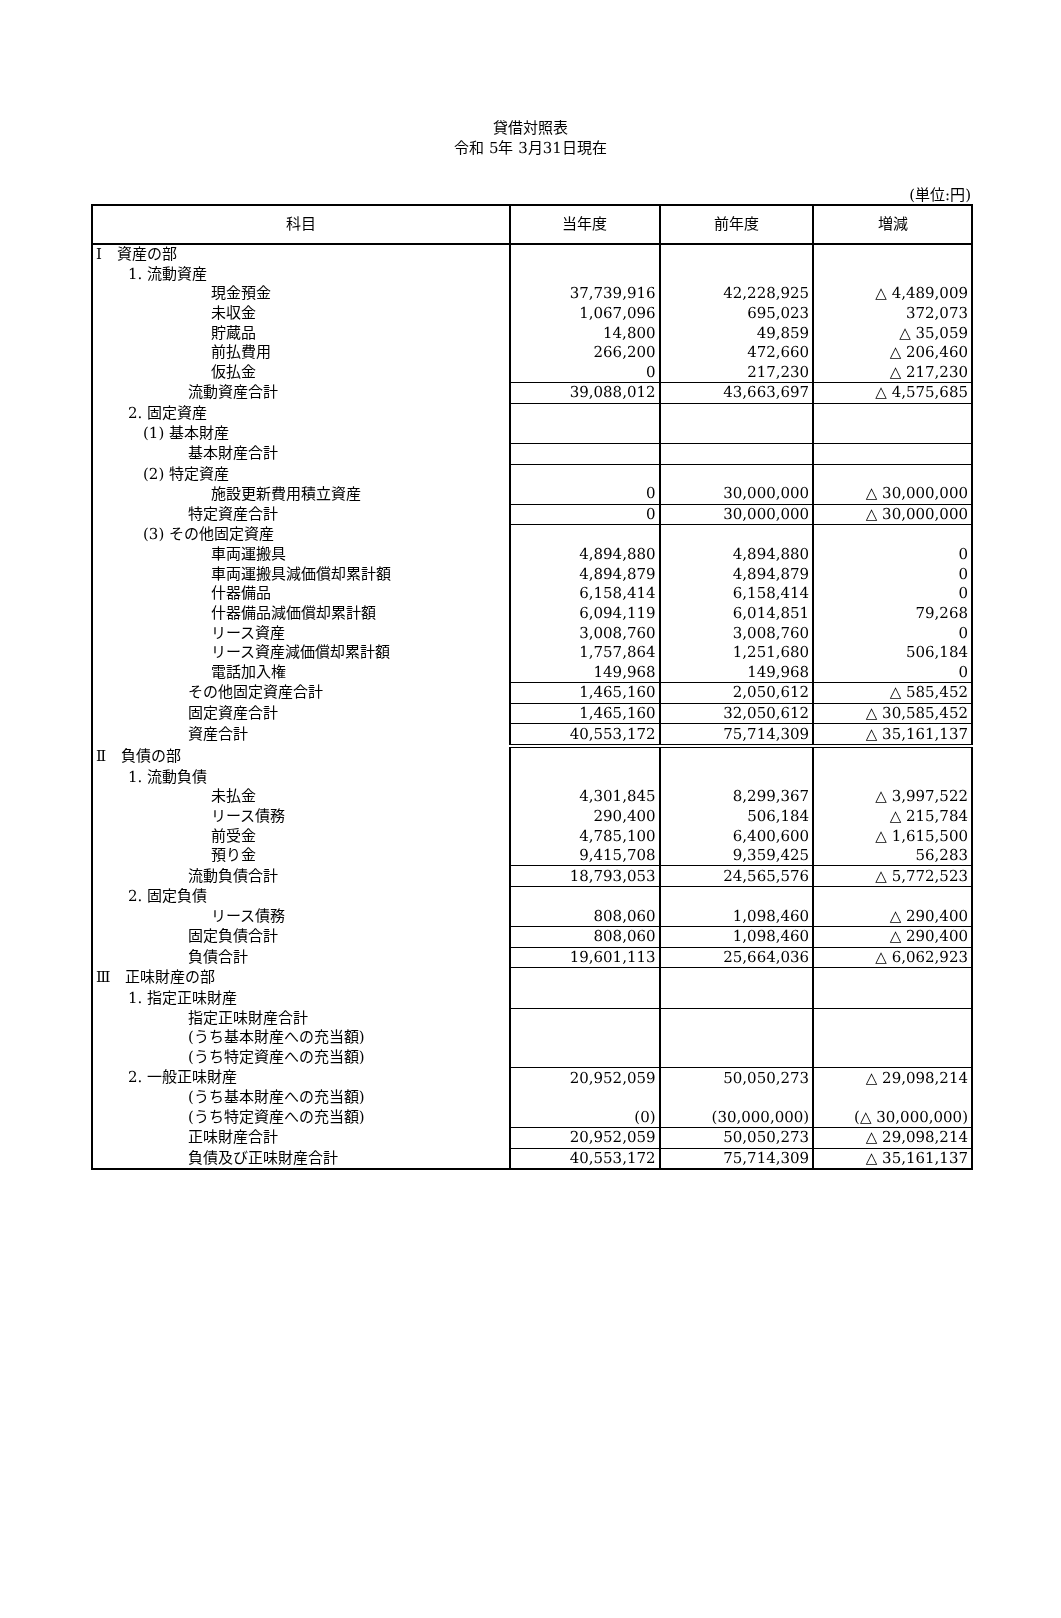貸借対照表
令和 5年 3月31日現在
(単位:円)
| 科目 | 当年度 | 前年度 | 増減 |
| --- | --- | --- | --- |
| Ⅰ 資産の部 | | | |
| 1. 流動資産 | | | |
| 現金預金 | 37,739,916 | 42,228,925 | △ 4,489,009 |
| 未収金 | 1,067,096 | 695,023 | 372,073 |
| 貯蔵品 | 14,800 | 49,859 | △ 35,059 |
| 前払費用 | 266,200 | 472,660 | △ 206,460 |
| 仮払金 | 0 | 217,230 | △ 217,230 |
| 流動資産合計 | 39,088,012 | 43,663,697 | △ 4,575,685 |
| 2. 固定資産 | | | |
| (1) 基本財産 | | | |
| 基本財産合計 | | | |
| (2) 特定資産 | | | |
| 施設更新費用積立資産 | 0 | 30,000,000 | △ 30,000,000 |
| 特定資産合計 | 0 | 30,000,000 | △ 30,000,000 |
| (3) その他固定資産 | | | |
| 車両運搬具 | 4,894,880 | 4,894,880 | 0 |
| 車両運搬具減価償却累計額 | 4,894,879 | 4,894,879 | 0 |
| 什器備品 | 6,158,414 | 6,158,414 | 0 |
| 什器備品減価償却累計額 | 6,094,119 | 6,014,851 | 79,268 |
| リース資産 | 3,008,760 | 3,008,760 | 0 |
| リース資産減価償却累計額 | 1,757,864 | 1,251,680 | 506,184 |
| 電話加入権 | 149,968 | 149,968 | 0 |
| その他固定資産合計 | 1,465,160 | 2,050,612 | △ 585,452 |
| 固定資産合計 | 1,465,160 | 32,050,612 | △ 30,585,452 |
| 資産合計 | 40,553,172 | 75,714,309 | △ 35,161,137 |
| Ⅱ 負債の部 | | | |
| 1. 流動負債 | | | |
| 未払金 | 4,301,845 | 8,299,367 | △ 3,997,522 |
| リース債務 | 290,400 | 506,184 | △ 215,784 |
| 前受金 | 4,785,100 | 6,400,600 | △ 1,615,500 |
| 預り金 | 9,415,708 | 9,359,425 | 56,283 |
| 流動負債合計 | 18,793,053 | 24,565,576 | △ 5,772,523 |
| 2. 固定負債 | | | |
| リース債務 | 808,060 | 1,098,460 | △ 290,400 |
| 固定負債合計 | 808,060 | 1,098,460 | △ 290,400 |
| 負債合計 | 19,601,113 | 25,664,036 | △ 6,062,923 |
| Ⅲ 正味財産の部 | | | |
| 1. 指定正味財産 | | | |
| 指定正味財産合計 | | | |
| (うち基本財産への充当額) | | | |
| (うち特定資産への充当額) | | | |
| 2. 一般正味財産 | 20,952,059 | 50,050,273 | △ 29,098,214 |
| (うち基本財産への充当額) | | | |
| (うち特定資産への充当額) | (0) | (30,000,000) | (△ 30,000,000) |
| 正味財産合計 | 20,952,059 | 50,050,273 | △ 29,098,214 |
| 負債及び正味財産合計 | 40,553,172 | 75,714,309 | △ 35,161,137 |